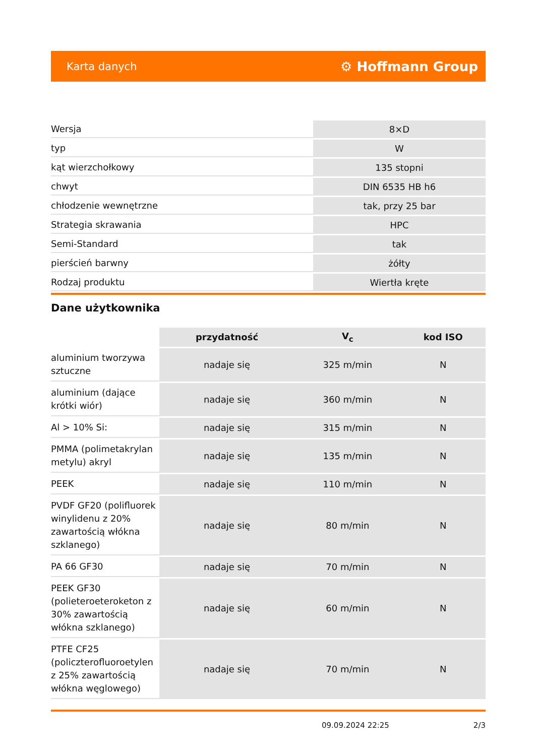Karta danych ⚙ Hoffmann Group
| Wersja | 8×D |
| typ | W |
| kąt wierzchołkowy | 135 stopni |
| chwyt | DIN 6535 HB h6 |
| chłodzenie wewnętrzne | tak, przy 25 bar |
| Strategia skrawania | HPC |
| Semi-Standard | tak |
| pierścień barwny | żółty |
| Rodzaj produktu | Wiertła kręte |
Dane użytkownika
| | przydatność | V<sub>c</sub> | kod ISO |
| --- | --- | --- | --- |
| aluminium tworzywa sztuczne | nadaje się | 325 m/min | N |
| aluminium (dające krótki wiór) | nadaje się | 360 m/min | N |
| Al > 10% Si: | nadaje się | 315 m/min | N |
| PMMA (polimetakrylan metylu) akryl | nadaje się | 135 m/min | N |
| PEEK | nadaje się | 110 m/min | N |
| PVDF GF20 (polifluorek winylidenu z 20% zawartością włókna szklanego) | nadaje się | 80 m/min | N |
| PA 66 GF30 | nadaje się | 70 m/min | N |
| PEEK GF30 (polieteroeteroketon z 30% zawartością włókna szklanego) | nadaje się | 60 m/min | N |
| PTFE CF25 (policzterofluoroetylen z 25% zawartością włókna węglowego) | nadaje się | 70 m/min | N |
09.09.2024 22:25 2/3